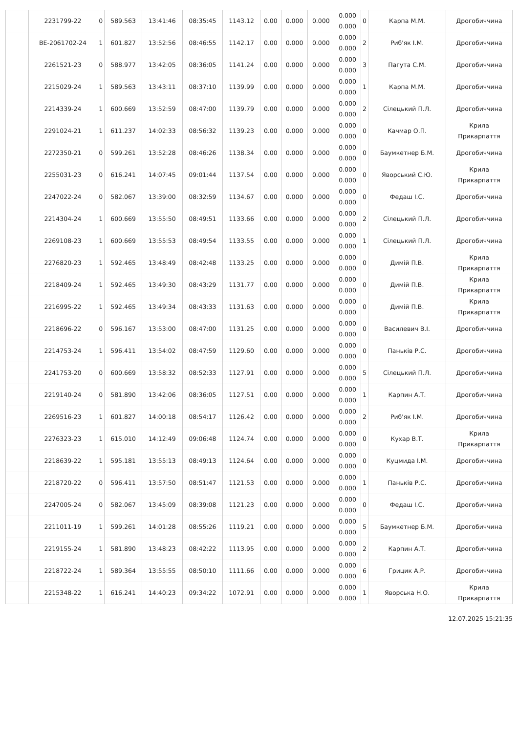| | 2231799-22 | 0 | 589.563 | 13:41:46 | 08:35:45 | 1143.12 | 0.00 | 0.000 | 0.000 | 0.000 0.000 | 0 | Карпа М.М. | Дрогобиччина |
| | BE-2061702-24 | 1 | 601.827 | 13:52:56 | 08:46:55 | 1142.17 | 0.00 | 0.000 | 0.000 | 0.000 0.000 | 2 | Риб'як І.М. | Дрогобиччина |
| | 2261521-23 | 0 | 588.977 | 13:42:05 | 08:36:05 | 1141.24 | 0.00 | 0.000 | 0.000 | 0.000 0.000 | 3 | Пагута С.М. | Дрогобиччина |
| | 2215029-24 | 1 | 589.563 | 13:43:11 | 08:37:10 | 1139.99 | 0.00 | 0.000 | 0.000 | 0.000 0.000 | 1 | Карпа М.М. | Дрогобиччина |
| | 2214339-24 | 1 | 600.669 | 13:52:59 | 08:47:00 | 1139.79 | 0.00 | 0.000 | 0.000 | 0.000 0.000 | 2 | Сілецький П.Л. | Дрогобиччина |
| | 2291024-21 | 1 | 611.237 | 14:02:33 | 08:56:32 | 1139.23 | 0.00 | 0.000 | 0.000 | 0.000 0.000 | 0 | Качмар О.П. | Крила Прикарпаття |
| | 2272350-21 | 0 | 599.261 | 13:52:28 | 08:46:26 | 1138.34 | 0.00 | 0.000 | 0.000 | 0.000 0.000 | 0 | Баумкетнер Б.М. | Дрогобиччина |
| | 2255031-23 | 0 | 616.241 | 14:07:45 | 09:01:44 | 1137.54 | 0.00 | 0.000 | 0.000 | 0.000 0.000 | 0 | Яворський С.Ю. | Крила Прикарпаття |
| | 2247022-24 | 0 | 582.067 | 13:39:00 | 08:32:59 | 1134.67 | 0.00 | 0.000 | 0.000 | 0.000 0.000 | 0 | Федаш І.С. | Дрогобиччина |
| | 2214304-24 | 1 | 600.669 | 13:55:50 | 08:49:51 | 1133.66 | 0.00 | 0.000 | 0.000 | 0.000 0.000 | 2 | Сілецький П.Л. | Дрогобиччина |
| | 2269108-23 | 1 | 600.669 | 13:55:53 | 08:49:54 | 1133.55 | 0.00 | 0.000 | 0.000 | 0.000 0.000 | 1 | Сілецький П.Л. | Дрогобиччина |
| | 2276820-23 | 1 | 592.465 | 13:48:49 | 08:42:48 | 1133.25 | 0.00 | 0.000 | 0.000 | 0.000 0.000 | 0 | Димій П.В. | Крила Прикарпаття |
| | 2218409-24 | 1 | 592.465 | 13:49:30 | 08:43:29 | 1131.77 | 0.00 | 0.000 | 0.000 | 0.000 0.000 | 0 | Димій П.В. | Крила Прикарпаття |
| | 2216995-22 | 1 | 592.465 | 13:49:34 | 08:43:33 | 1131.63 | 0.00 | 0.000 | 0.000 | 0.000 0.000 | 0 | Димій П.В. | Крила Прикарпаття |
| | 2218696-22 | 0 | 596.167 | 13:53:00 | 08:47:00 | 1131.25 | 0.00 | 0.000 | 0.000 | 0.000 0.000 | 0 | Василевич В.І. | Дрогобиччина |
| | 2214753-24 | 1 | 596.411 | 13:54:02 | 08:47:59 | 1129.60 | 0.00 | 0.000 | 0.000 | 0.000 0.000 | 0 | Паньків Р.С. | Дрогобиччина |
| | 2241753-20 | 0 | 600.669 | 13:58:32 | 08:52:33 | 1127.91 | 0.00 | 0.000 | 0.000 | 0.000 0.000 | 5 | Сілецький П.Л. | Дрогобиччина |
| | 2219140-24 | 0 | 581.890 | 13:42:06 | 08:36:05 | 1127.51 | 0.00 | 0.000 | 0.000 | 0.000 0.000 | 1 | Карпин А.Т. | Дрогобиччина |
| | 2269516-23 | 1 | 601.827 | 14:00:18 | 08:54:17 | 1126.42 | 0.00 | 0.000 | 0.000 | 0.000 0.000 | 2 | Риб'як І.М. | Дрогобиччина |
| | 2276323-23 | 1 | 615.010 | 14:12:49 | 09:06:48 | 1124.74 | 0.00 | 0.000 | 0.000 | 0.000 0.000 | 0 | Кухар В.Т. | Крила Прикарпаття |
| | 2218639-22 | 1 | 595.181 | 13:55:13 | 08:49:13 | 1124.64 | 0.00 | 0.000 | 0.000 | 0.000 0.000 | 0 | Куцмида І.М. | Дрогобиччина |
| | 2218720-22 | 0 | 596.411 | 13:57:50 | 08:51:47 | 1121.53 | 0.00 | 0.000 | 0.000 | 0.000 0.000 | 1 | Паньків Р.С. | Дрогобиччина |
| | 2247005-24 | 0 | 582.067 | 13:45:09 | 08:39:08 | 1121.23 | 0.00 | 0.000 | 0.000 | 0.000 0.000 | 0 | Федаш І.С. | Дрогобиччина |
| | 2211011-19 | 1 | 599.261 | 14:01:28 | 08:55:26 | 1119.21 | 0.00 | 0.000 | 0.000 | 0.000 0.000 | 5 | Баумкетнер Б.М. | Дрогобиччина |
| | 2219155-24 | 1 | 581.890 | 13:48:23 | 08:42:22 | 1113.95 | 0.00 | 0.000 | 0.000 | 0.000 0.000 | 2 | Карпин А.Т. | Дрогобиччина |
| | 2218722-24 | 1 | 589.364 | 13:55:55 | 08:50:10 | 1111.66 | 0.00 | 0.000 | 0.000 | 0.000 0.000 | 6 | Грицик А.Р. | Дрогобиччина |
| | 2215348-22 | 1 | 616.241 | 14:40:23 | 09:34:22 | 1072.91 | 0.00 | 0.000 | 0.000 | 0.000 0.000 | 1 | Яворська Н.О. | Крила Прикарпаття |
12.07.2025 15:21:35